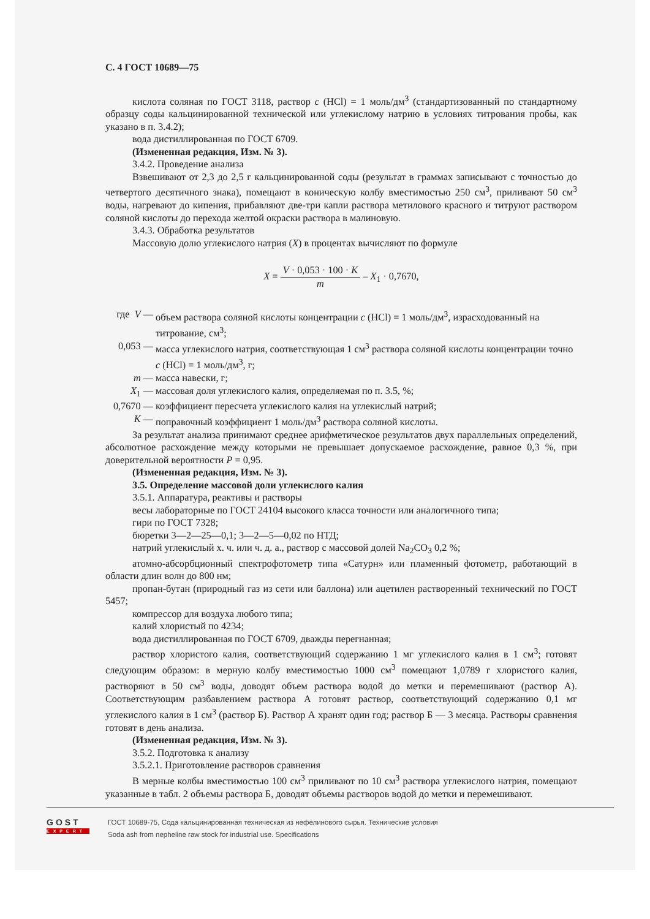С. 4 ГОСТ 10689—75
кислота соляная по ГОСТ 3118, раствор c (HCl) = 1 моль/дм<sup>3</sup> (стандартизованный по стандартному образцу соды кальцинированной технической или углекислому натрию в условиях титрования пробы, как указано в п. 3.4.2);
вода дистиллированная по ГОСТ 6709.
(Измененная редакция, Изм. № 3).
3.4.2. Проведение анализа
Взвешивают от 2,3 до 2,5 г кальцинированной соды (результат в граммах записывают с точностью до четвертого десятичного знака), помещают в коническую колбу вместимостью 250 см<sup>3</sup>, приливают 50 см<sup>3</sup> воды, нагревают до кипения, прибавляют две-три капли раствора метилового красного и титруют раствором соляной кислоты до перехода желтой окраски раствора в малиновую.
3.4.3. Обработка результатов
Массовую долю углекислого натрия (X) в процентах вычисляют по формуле
X = V · 0,053 · 100 · K m – X<sub>1</sub> · 0,7670,
где V — объем раствора соляной кислоты концентрации c (HCl) = 1 моль/дм<sup>3</sup>, израсходованный на титрование, см<sup>3</sup>;
0,053 — масса углекислого натрия, соответствующая 1 см<sup>3</sup> раствора соляной кислоты концентрации точно c (HCl) = 1 моль/дм<sup>3</sup>, г;
m — масса навески, г;
X<sub>1</sub> — массовая доля углекислого калия, определяемая по п. 3.5, %;
0,7670 — коэффициент пересчета углекислого калия на углекислый натрий;
K — поправочный коэффициент 1 моль/дм<sup>3</sup> раствора соляной кислоты.
За результат анализа принимают среднее арифметическое результатов двух параллельных определений, абсолютное расхождение между которыми не превышает допускаемое расхождение, равное 0,3 %, при доверительной вероятности P = 0,95.
(Измененная редакция, Изм. № 3).
3.5. Определение массовой доли углекислого калия
3.5.1. Аппаратура, реактивы и растворы
весы лабораторные по ГОСТ 24104 высокого класса точности или аналогичного типа;
гири по ГОСТ 7328;
бюретки 3—2—25—0,1; 3—2—5—0,02 по НТД;
натрий углекислый х. ч. или ч. д. а., раствор с массовой долей Na<sub>2</sub>CO<sub>3</sub> 0,2 %;
атомно-абсорбционный спектрофотометр типа «Сатурн» или пламенный фотометр, работающий в области длин волн до 800 нм;
пропан-бутан (природный газ из сети или баллона) или ацетилен растворенный технический по ГОСТ 5457;
компрессор для воздуха любого типа;
калий хлористый по 4234;
вода дистиллированная по ГОСТ 6709, дважды перегнанная;
раствор хлористого калия, соответствующий содержанию 1 мг углекислого калия в 1 см<sup>3</sup>; готовят следующим образом: в мерную колбу вместимостью 1000 см<sup>3</sup> помещают 1,0789 г хлористого калия, растворяют в 50 см<sup>3</sup> воды, доводят объем раствора водой до метки и перемешивают (раствор А). Соответствующим разбавлением раствора А готовят раствор, соответствующий содержанию 0,1 мг углекислого калия в 1 см<sup>3</sup> (раствор Б). Раствор А хранят один год; раствор Б — 3 месяца. Растворы сравнения готовят в день анализа.
(Измененная редакция, Изм. № 3).
3.5.2. Подготовка к анализу
3.5.2.1. Приготовление растворов сравнения
В мерные колбы вместимостью 100 см<sup>3</sup> приливают по 10 см<sup>3</sup> раствора углекислого натрия, помещают указанные в табл. 2 объемы раствора Б, доводят объемы растворов водой до метки и перемешивают.
GOST
EXPERT
ГОСТ 10689-75, Сода кальцинированная техническая из нефелинового сырья. Технические условия
Soda ash from nepheline raw stock for industrial use. Specifications